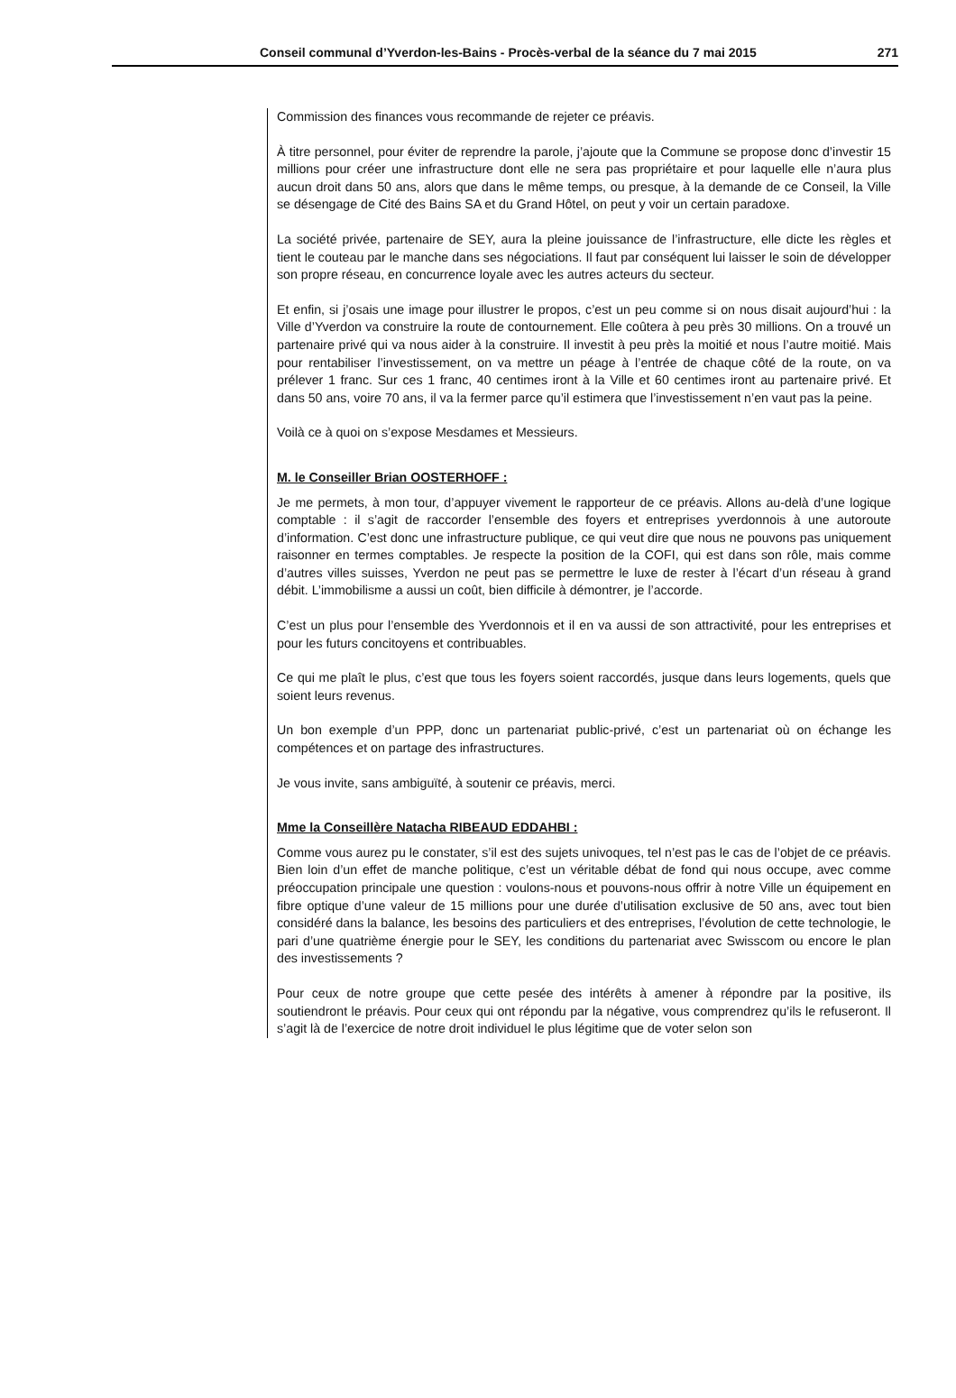Conseil communal d’Yverdon-les-Bains - Procès-verbal de la séance du 7 mai 2015 271
Commission des finances vous recommande de rejeter ce préavis.
À titre personnel, pour éviter de reprendre la parole, j’ajoute que la Commune se propose donc d’investir 15 millions pour créer une infrastructure dont elle ne sera pas propriétaire et pour laquelle elle n’aura plus aucun droit dans 50 ans, alors que dans le même temps, ou presque, à la demande de ce Conseil, la Ville se désengage de Cité des Bains SA et du Grand Hôtel, on peut y voir un certain paradoxe.
La société privée, partenaire de SEY, aura la pleine jouissance de l’infrastructure, elle dicte les règles et tient le couteau par le manche dans ses négociations. Il faut par conséquent lui laisser le soin de développer son propre réseau, en concurrence loyale avec les autres acteurs du secteur.
Et enfin, si j’osais une image pour illustrer le propos, c’est un peu comme si on nous disait aujourd’hui : la Ville d’Yverdon va construire la route de contournement. Elle coûtera à peu près 30 millions. On a trouvé un partenaire privé qui va nous aider à la construire. Il investit à peu près la moitié et nous l’autre moitié. Mais pour rentabiliser l’investissement, on va mettre un péage à l’entrée de chaque côté de la route, on va prélever 1 franc. Sur ces 1 franc, 40 centimes iront à la Ville et 60 centimes iront au partenaire privé. Et dans 50 ans, voire 70 ans, il va la fermer parce qu’il estimera que l’investissement n’en vaut pas la peine.
Voilà ce à quoi on s’expose Mesdames et Messieurs.
M. le Conseiller Brian OOSTERHOFF :
Je me permets, à mon tour, d’appuyer vivement le rapporteur de ce préavis. Allons au-delà d’une logique comptable : il s’agit de raccorder l’ensemble des foyers et entreprises yverdonnois à une autoroute d’information. C’est donc une infrastructure publique, ce qui veut dire que nous ne pouvons pas uniquement raisonner en termes comptables. Je respecte la position de la COFI, qui est dans son rôle, mais comme d’autres villes suisses, Yverdon ne peut pas se permettre le luxe de rester à l’écart d’un réseau à grand débit. L’immobilisme a aussi un coût, bien difficile à démontrer, je l’accorde.
C’est un plus pour l’ensemble des Yverdonnois et il en va aussi de son attractivité, pour les entreprises et pour les futurs concitoyens et contribuables.
Ce qui me plaît le plus, c’est que tous les foyers soient raccordés, jusque dans leurs logements, quels que soient leurs revenus.
Un bon exemple d’un PPP, donc un partenariat public-privé, c’est un partenariat où on échange les compétences et on partage des infrastructures.
Je vous invite, sans ambiguïté, à soutenir ce préavis, merci.
Mme la Conseillère Natacha RIBEAUD EDDAHBI :
Comme vous aurez pu le constater, s’il est des sujets univoques, tel n’est pas le cas de l’objet de ce préavis. Bien loin d’un effet de manche politique, c’est un véritable débat de fond qui nous occupe, avec comme préoccupation principale une question : voulons-nous et pouvons-nous offrir à notre Ville un équipement en fibre optique d’une valeur de 15 millions pour une durée d’utilisation exclusive de 50 ans, avec tout bien considéré dans la balance, les besoins des particuliers et des entreprises, l’évolution de cette technologie, le pari d’une quatrième énergie pour le SEY, les conditions du partenariat avec Swisscom ou encore le plan des investissements ?
Pour ceux de notre groupe que cette pesée des intérêts à amener à répondre par la positive, ils soutiendront le préavis. Pour ceux qui ont répondu par la négative, vous comprendrez qu’ils le refuseront. Il s’agit là de l’exercice de notre droit individuel le plus légitime que de voter selon son